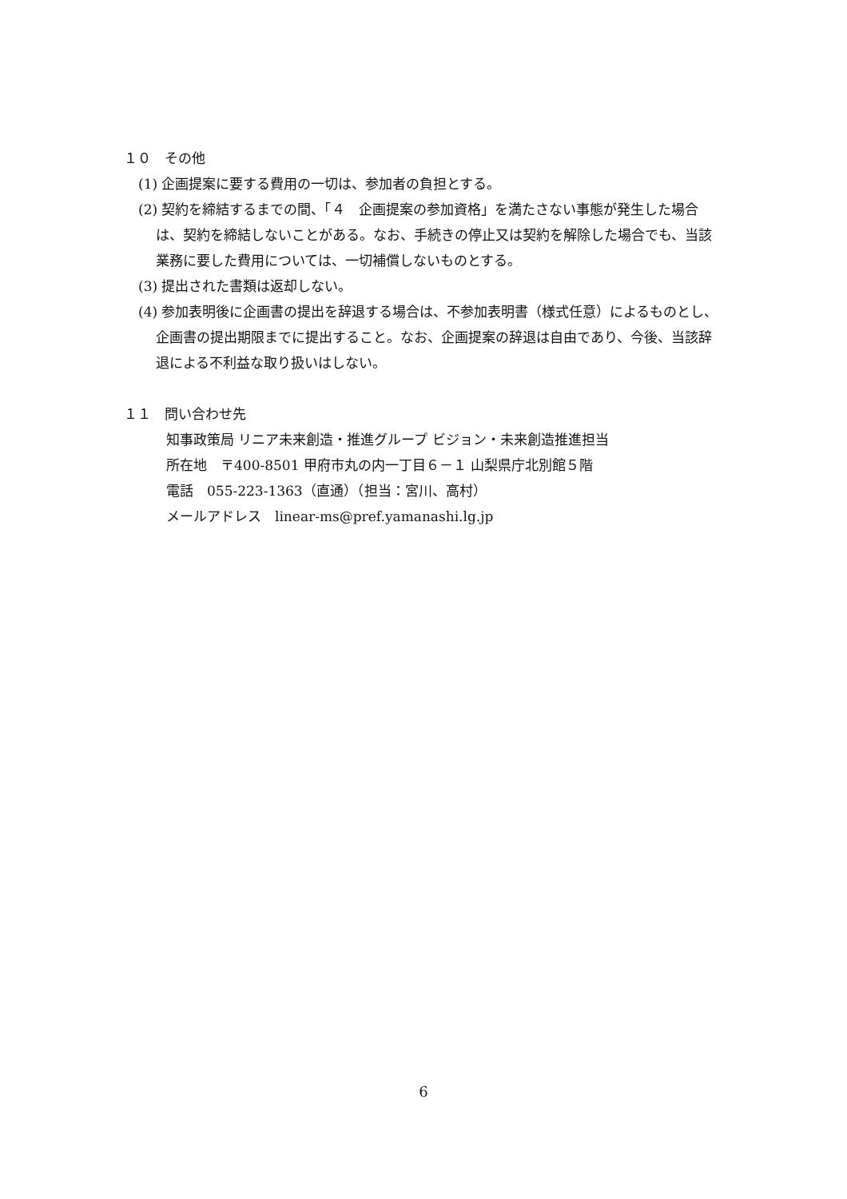１０　その他
(1) 企画提案に要する費用の一切は、参加者の負担とする。
(2) 契約を締結するまでの間、「４　企画提案の参加資格」を満たさない事態が発生した場合は、契約を締結しないことがある。なお、手続きの停止又は契約を解除した場合でも、当該業務に要した費用については、一切補償しないものとする。
(3) 提出された書類は返却しない。
(4) 参加表明後に企画書の提出を辞退する場合は、不参加表明書（様式任意）によるものとし、企画書の提出期限までに提出すること。なお、企画提案の辞退は自由であり、今後、当該辞退による不利益な取り扱いはしない。
１１　問い合わせ先
知事政策局 リニア未来創造・推進グループ ビジョン・未来創造推進担当
所在地　〒400-8501 甲府市丸の内一丁目６－１ 山梨県庁北別館５階
電話　055-223-1363（直通）（担当：宮川、高村）
メールアドレス　linear-ms@pref.yamanashi.lg.jp
6